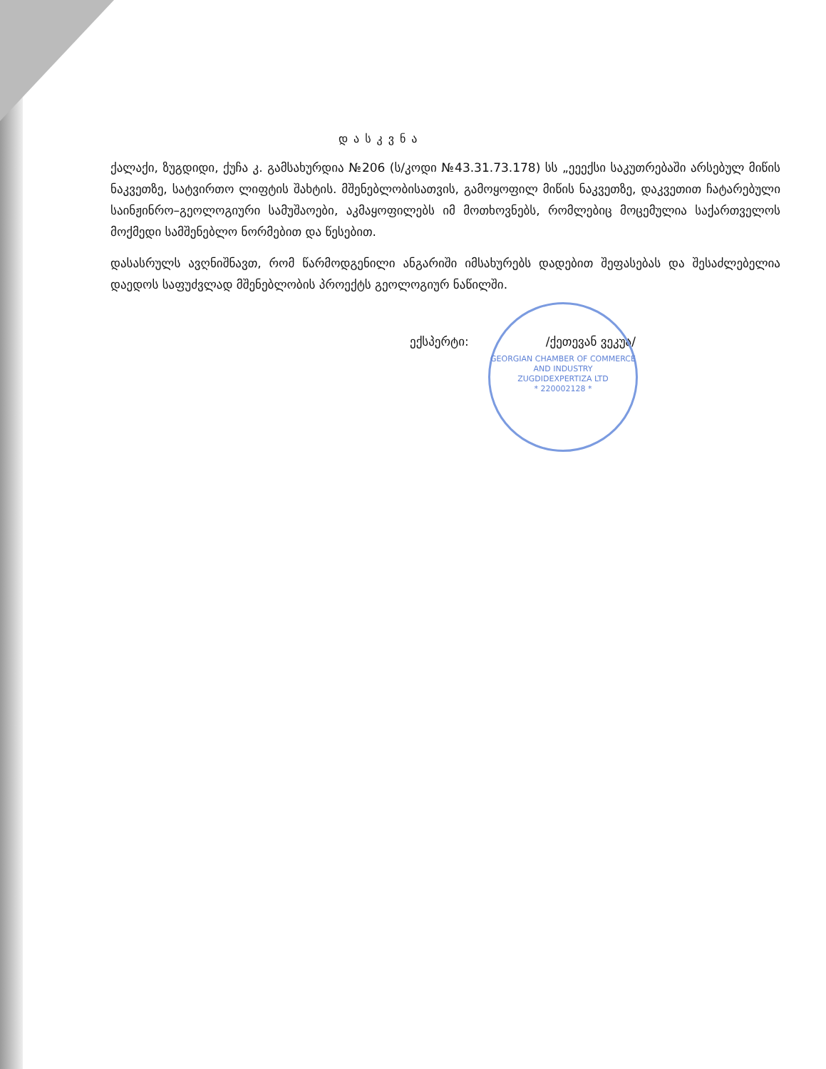დასკვნა
ქალაქი, ზუგდიდი, ქუჩა კ. გამსახურდია №206 (ს/კოდი №43.31.73.178) სს „ეეექსი საკუთრებაში არსებულ მიწის ნაკვეთზე, სატვირთო ლიფტის შახტის. მშენებლობისათვის, გამოყოფილ მიწის ნაკვეთზე, დაკვეთით ჩატარებული საინჟინრო–გეოლოგიური სამუშაოები, აკმაყოფილებს იმ მოთხოვნებს, რომლებიც მოცემულია საქართველოს მოქმედი სამშენებლო ნორმებით და წესებით.
დასასრულს ავღნიშნავთ, რომ წარმოდგენილი ანგარიში იმსახურებს დადებით შეფასებას და შესაძლებელია დაედოს საფუძვლად მშენებლობის პროექტს გეოლოგიურ ნაწილში.
ექსპერტი: /ქეთევან ვეკუა/
GEORGIAN CHAMBER OF COMMERCE AND INDUSTRY
ZUGDIDEXPERTIZA LTD
* 220002128 *